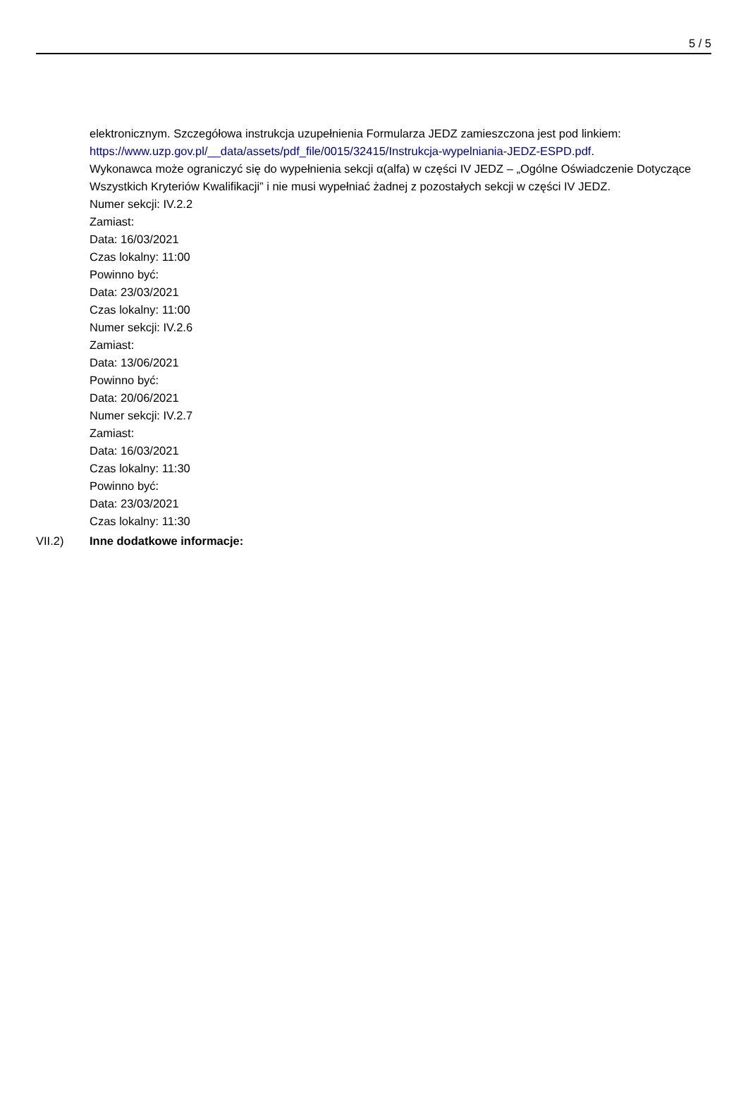5 / 5
elektronicznym. Szczegółowa instrukcja uzupełnienia Formularza JEDZ zamieszczona jest pod linkiem: https://www.uzp.gov.pl/__data/assets/pdf_file/0015/32415/Instrukcja-wypelniania-JEDZ-ESPD.pdf.
Wykonawca może ograniczyć się do wypełnienia sekcji α(alfa) w części IV JEDZ – „Ogólne Oświadczenie Dotyczące Wszystkich Kryteriów Kwalifikacji” i nie musi wypełniać żadnej z pozostałych sekcji w części IV JEDZ.
Numer sekcji: IV.2.2
Zamiast:
Data: 16/03/2021
Czas lokalny: 11:00
Powinno być:
Data: 23/03/2021
Czas lokalny: 11:00
Numer sekcji: IV.2.6
Zamiast:
Data: 13/06/2021
Powinno być:
Data: 20/06/2021
Numer sekcji: IV.2.7
Zamiast:
Data: 16/03/2021
Czas lokalny: 11:30
Powinno być:
Data: 23/03/2021
Czas lokalny: 11:30
VII.2) Inne dodatkowe informacje: